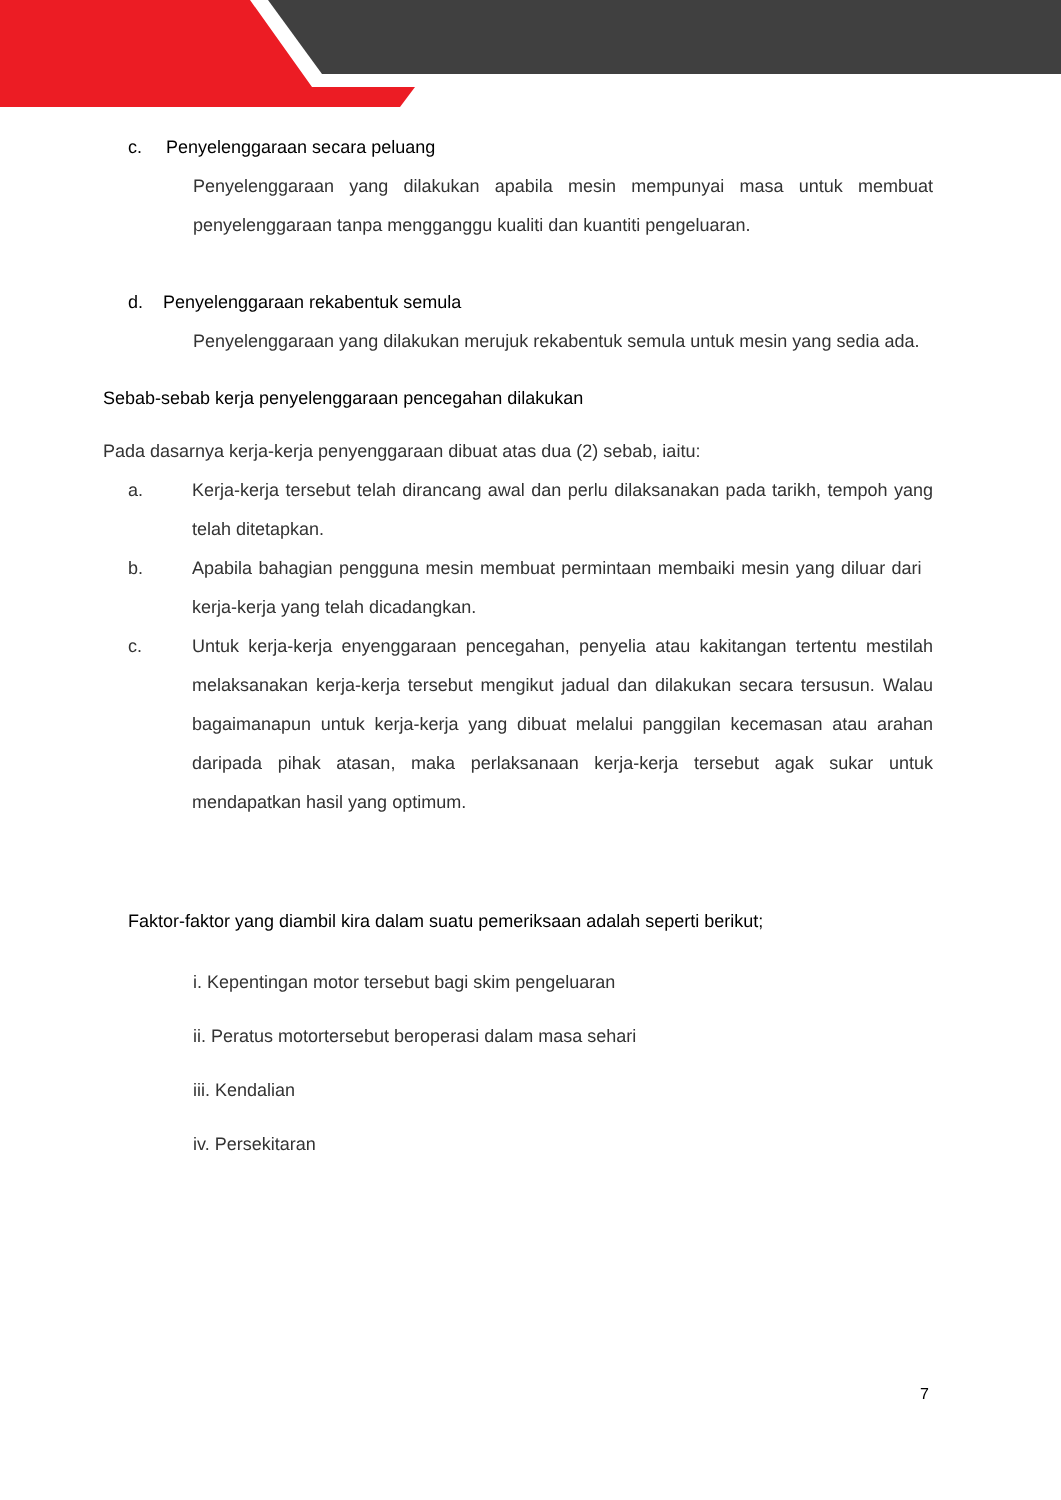c. Penyelenggaraan secara peluang
Penyelenggaraan yang dilakukan apabila mesin mempunyai masa untuk membuat penyelenggaraan tanpa mengganggu kualiti dan kuantiti pengeluaran.
d. Penyelenggaraan rekabentuk semula
Penyelenggaraan yang dilakukan merujuk rekabentuk semula untuk mesin yang sedia ada.
Sebab-sebab kerja penyelenggaraan pencegahan dilakukan
Pada dasarnya kerja-kerja penyenggaraan dibuat atas dua (2) sebab, iaitu:
a. Kerja-kerja tersebut telah dirancang awal dan perlu dilaksanakan pada tarikh, tempoh yang telah ditetapkan.
b. Apabila bahagian pengguna mesin membuat permintaan membaiki mesin yang diluar dari kerja-kerja yang telah dicadangkan.
c. Untuk kerja-kerja enyenggaraan pencegahan, penyelia atau kakitangan tertentu mestilah melaksanakan kerja-kerja tersebut mengikut jadual dan dilakukan secara tersusun. Walau bagaimanapun untuk kerja-kerja yang dibuat melalui panggilan kecemasan atau arahan daripada pihak atasan, maka perlaksanaan kerja-kerja tersebut agak sukar untuk mendapatkan hasil yang optimum.
Faktor-faktor yang diambil kira dalam suatu pemeriksaan adalah seperti berikut;
i. Kepentingan motor tersebut bagi skim pengeluaran
ii. Peratus motortersebut beroperasi dalam masa sehari
iii. Kendalian
iv. Persekitaran
7